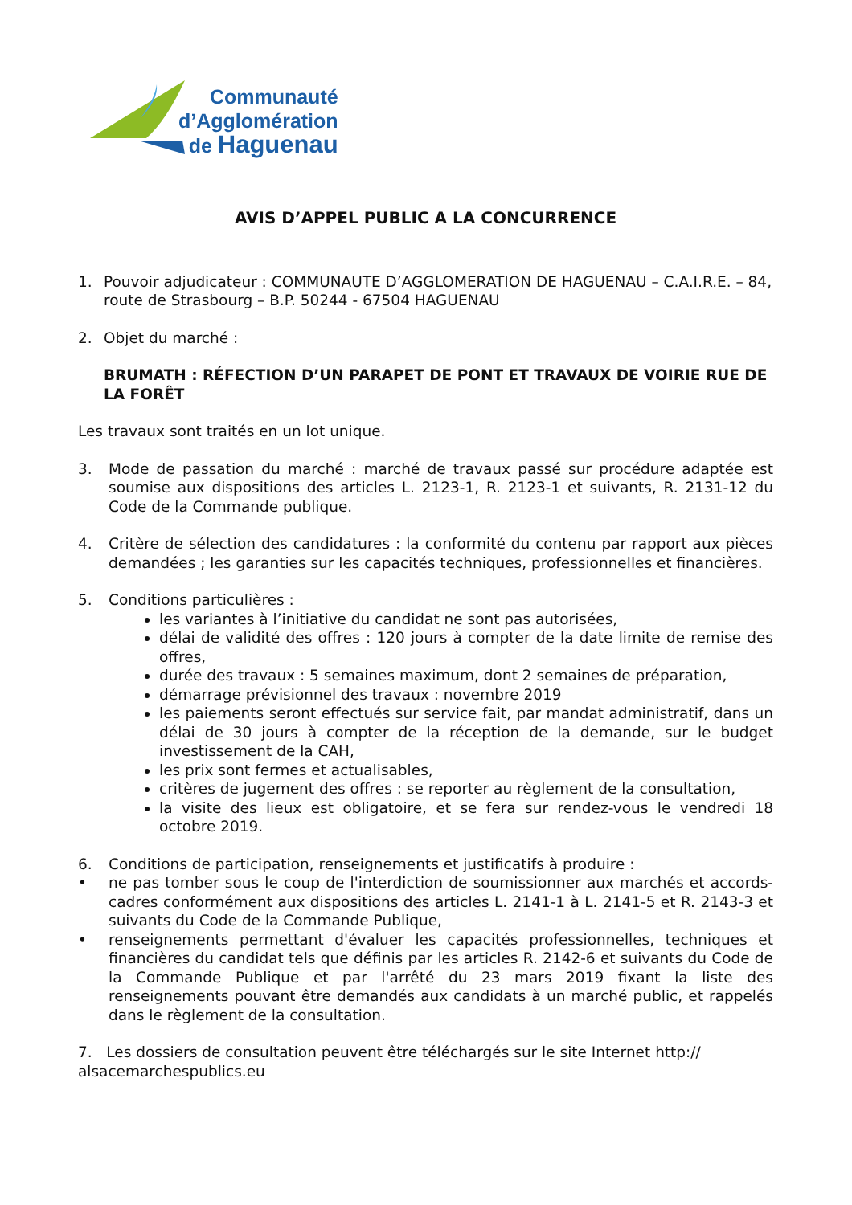Communauté
d’Agglomération
de Haguenau
AVIS D’APPEL PUBLIC A LA CONCURRENCE
1. Pouvoir adjudicateur : COMMUNAUTE D’AGGLOMERATION DE HAGUENAU – C.A.I.R.E. – 84, route de Strasbourg – B.P. 50244 - 67504 HAGUENAU
2. Objet du marché :
BRUMATH : RÉFECTION D’UN PARAPET DE PONT ET TRAVAUX DE VOIRIE RUE DE LA FORÊT
Les travaux sont traités en un lot unique.
3. Mode de passation du marché : marché de travaux passé sur procédure adaptée est soumise aux dispositions des articles L. 2123-1, R. 2123-1 et suivants, R. 2131-12 du Code de la Commande publique.
4. Critère de sélection des candidatures : la conformité du contenu par rapport aux pièces demandées ; les garanties sur les capacités techniques, professionnelles et financières.
5. Conditions particulières :
les variantes à l’initiative du candidat ne sont pas autorisées,
délai de validité des offres : 120 jours à compter de la date limite de remise des offres,
durée des travaux : 5 semaines maximum, dont 2 semaines de préparation,
démarrage prévisionnel des travaux : novembre 2019
les paiements seront effectués sur service fait, par mandat administratif, dans un délai de 30 jours à compter de la réception de la demande, sur le budget investissement de la CAH,
les prix sont fermes et actualisables,
critères de jugement des offres : se reporter au règlement de la consultation,
la visite des lieux est obligatoire, et se fera sur rendez-vous le vendredi 18 octobre 2019.
6. Conditions de participation, renseignements et justificatifs à produire :
• ne pas tomber sous le coup de l'interdiction de soumissionner aux marchés et accords-cadres conformément aux dispositions des articles L. 2141-1 à L. 2141-5 et R. 2143-3 et suivants du Code de la Commande Publique,
• renseignements permettant d'évaluer les capacités professionnelles, techniques et financières du candidat tels que définis par les articles R. 2142-6 et suivants du Code de la Commande Publique et par l'arrêté du 23 mars 2019 fixant la liste des renseignements pouvant être demandés aux candidats à un marché public, et rappelés dans le règlement de la consultation.
7. Les dossiers de consultation peuvent être téléchargés sur le site Internet http://
alsacemarchespublics.eu